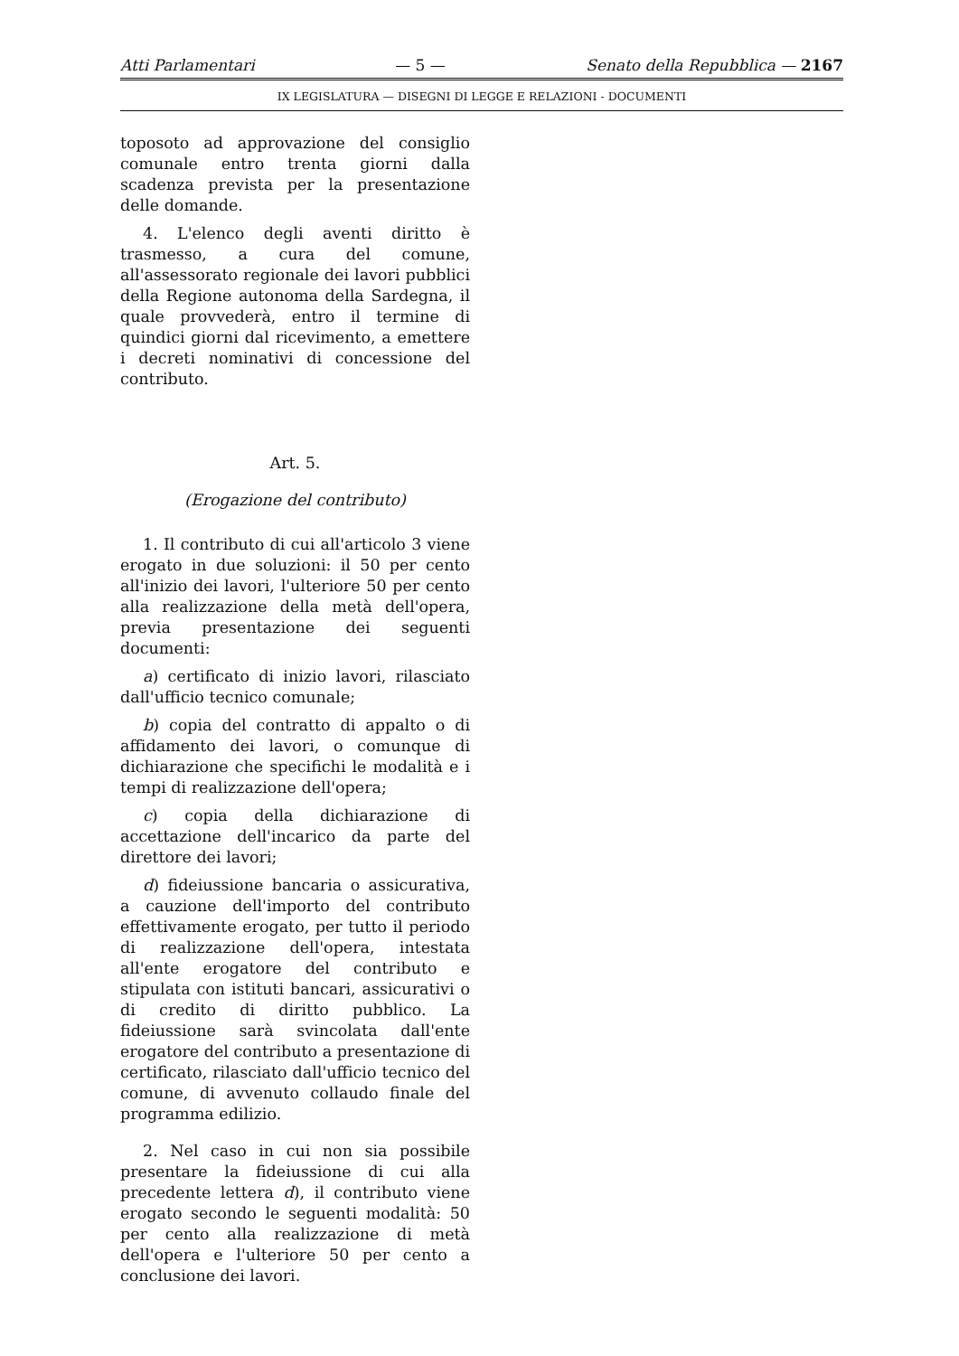Atti Parlamentari — 5 — Senato della Repubblica — 2167
IX LEGISLATURA — DISEGNI DI LEGGE E RELAZIONI - DOCUMENTI
toposoto ad approvazione del consiglio comunale entro trenta giorni dalla scadenza prevista per la presentazione delle domande.
4. L'elenco degli aventi diritto è trasmesso, a cura del comune, all'assessorato regionale dei lavori pubblici della Regione autonoma della Sardegna, il quale provvederà, entro il termine di quindici giorni dal ricevimento, a emettere i decreti nominativi di concessione del contributo.
Art. 5.
(Erogazione del contributo)
1. Il contributo di cui all'articolo 3 viene erogato in due soluzioni: il 50 per cento all'inizio dei lavori, l'ulteriore 50 per cento alla realizzazione della metà dell'opera, previa presentazione dei seguenti documenti:
a) certificato di inizio lavori, rilasciato dall'ufficio tecnico comunale;
b) copia del contratto di appalto o di affidamento dei lavori, o comunque di dichiarazione che specifichi le modalità e i tempi di realizzazione dell'opera;
c) copia della dichiarazione di accettazione dell'incarico da parte del direttore dei lavori;
d) fideiussione bancaria o assicurativa, a cauzione dell'importo del contributo effettivamente erogato, per tutto il periodo di realizzazione dell'opera, intestata all'ente erogatore del contributo e stipulata con istituti bancari, assicurativi o di credito di diritto pubblico. La fideiussione sarà svincolata dall'ente erogatore del contributo a presentazione di certificato, rilasciato dall'ufficio tecnico del comune, di avvenuto collaudo finale del programma edilizio.
2. Nel caso in cui non sia possibile presentare la fideiussione di cui alla precedente lettera d), il contributo viene erogato secondo le seguenti modalità: 50 per cento alla realizzazione di metà dell'opera e l'ulteriore 50 per cento a conclusione dei lavori.